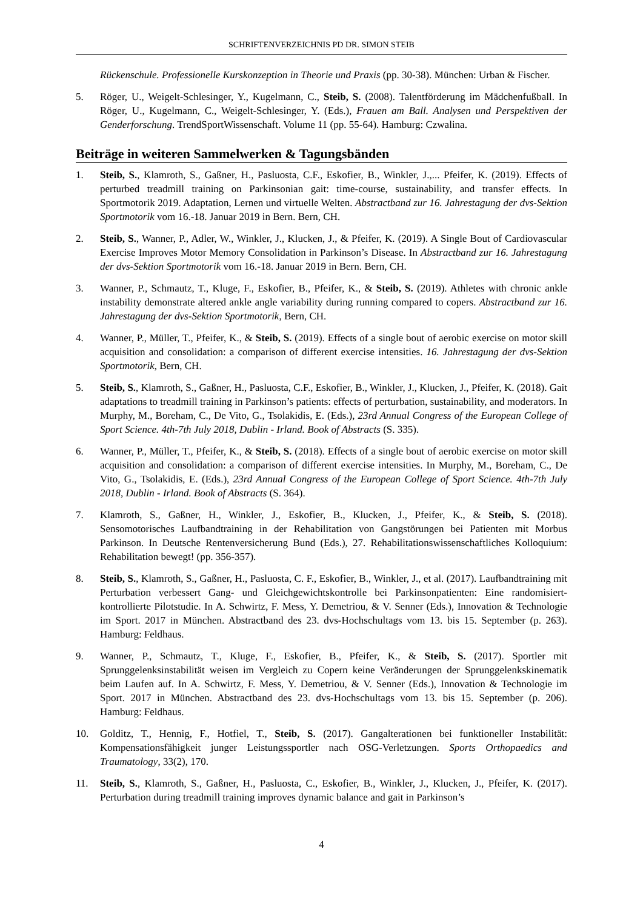SCHRIFTENVERZEICHNIS PD DR. SIMON STEIB
Rückenschule. Professionelle Kurskonzeption in Theorie und Praxis (pp. 30-38). München: Urban & Fischer.
5. Röger, U., Weigelt-Schlesinger, Y., Kugelmann, C., Steib, S. (2008). Talentförderung im Mädchenfußball. In Röger, U., Kugelmann, C., Weigelt-Schlesinger, Y. (Eds.), Frauen am Ball. Analysen und Perspektiven der Genderforschung. TrendSportWissenschaft. Volume 11 (pp. 55-64). Hamburg: Czwalina.
Beiträge in weiteren Sammelwerken & Tagungsbänden
1. Steib, S., Klamroth, S., Gaßner, H., Pasluosta, C.F., Eskofier, B., Winkler, J.,... Pfeifer, K. (2019). Effects of perturbed treadmill training on Parkinsonian gait: time-course, sustainability, and transfer effects. In Sportmotorik 2019. Adaptation, Lernen und virtuelle Welten. Abstractband zur 16. Jahrestagung der dvs-Sektion Sportmotorik vom 16.-18. Januar 2019 in Bern. Bern, CH.
2. Steib, S., Wanner, P., Adler, W., Winkler, J., Klucken, J., & Pfeifer, K. (2019). A Single Bout of Cardiovascular Exercise Improves Motor Memory Consolidation in Parkinson’s Disease. In Abstractband zur 16. Jahrestagung der dvs-Sektion Sportmotorik vom 16.-18. Januar 2019 in Bern. Bern, CH.
3. Wanner, P., Schmautz, T., Kluge, F., Eskofier, B., Pfeifer, K., & Steib, S. (2019). Athletes with chronic ankle instability demonstrate altered ankle angle variability during running compared to copers. Abstractband zur 16. Jahrestagung der dvs-Sektion Sportmotorik, Bern, CH.
4. Wanner, P., Müller, T., Pfeifer, K., & Steib, S. (2019). Effects of a single bout of aerobic exercise on motor skill acquisition and consolidation: a comparison of different exercise intensities. 16. Jahrestagung der dvs-Sektion Sportmotorik, Bern, CH.
5. Steib, S., Klamroth, S., Gaßner, H., Pasluosta, C.F., Eskofier, B., Winkler, J., Klucken, J., Pfeifer, K. (2018). Gait adaptations to treadmill training in Parkinson’s patients: effects of perturbation, sustainability, and moderators. In Murphy, M., Boreham, C., De Vito, G., Tsolakidis, E. (Eds.), 23rd Annual Congress of the European College of Sport Science. 4th-7th July 2018, Dublin - Irland. Book of Abstracts (S. 335).
6. Wanner, P., Müller, T., Pfeifer, K., & Steib, S. (2018). Effects of a single bout of aerobic exercise on motor skill acquisition and consolidation: a comparison of different exercise intensities. In Murphy, M., Boreham, C., De Vito, G., Tsolakidis, E. (Eds.), 23rd Annual Congress of the European College of Sport Science. 4th-7th July 2018, Dublin - Irland. Book of Abstracts (S. 364).
7. Klamroth, S., Gaßner, H., Winkler, J., Eskofier, B., Klucken, J., Pfeifer, K., & Steib, S. (2018). Sensomotorisches Laufbandtraining in der Rehabilitation von Gangstörungen bei Patienten mit Morbus Parkinson. In Deutsche Rentenversicherung Bund (Eds.), 27. Rehabilitationswissenschaftliches Kolloquium: Rehabilitation bewegt! (pp. 356-357).
8. Steib, S., Klamroth, S., Gaßner, H., Pasluosta, C. F., Eskofier, B., Winkler, J., et al. (2017). Laufbandtraining mit Perturbation verbessert Gang- und Gleichgewichtskontrolle bei Parkinsonpatienten: Eine randomisiert-kontrollierte Pilotstudie. In A. Schwirtz, F. Mess, Y. Demetriou, & V. Senner (Eds.), Innovation & Technologie im Sport. 2017 in München. Abstractband des 23. dvs-Hochschultags vom 13. bis 15. September (p. 263). Hamburg: Feldhaus.
9. Wanner, P., Schmautz, T., Kluge, F., Eskofier, B., Pfeifer, K., & Steib, S. (2017). Sportler mit Sprunggelenksinstabilität weisen im Vergleich zu Copern keine Veränderungen der Sprunggelenkskinematik beim Laufen auf. In A. Schwirtz, F. Mess, Y. Demetriou, & V. Senner (Eds.), Innovation & Technologie im Sport. 2017 in München. Abstractband des 23. dvs-Hochschultags vom 13. bis 15. September (p. 206). Hamburg: Feldhaus.
10. Golditz, T., Hennig, F., Hotfiel, T., Steib, S. (2017). Gangalterationen bei funktioneller Instabilität: Kompensationsfähigkeit junger Leistungssportler nach OSG-Verletzungen. Sports Orthopaedics and Traumatology, 33(2), 170.
11. Steib, S., Klamroth, S., Gaßner, H., Pasluosta, C., Eskofier, B., Winkler, J., Klucken, J., Pfeifer, K. (2017). Perturbation during treadmill training improves dynamic balance and gait in Parkinson’s
4